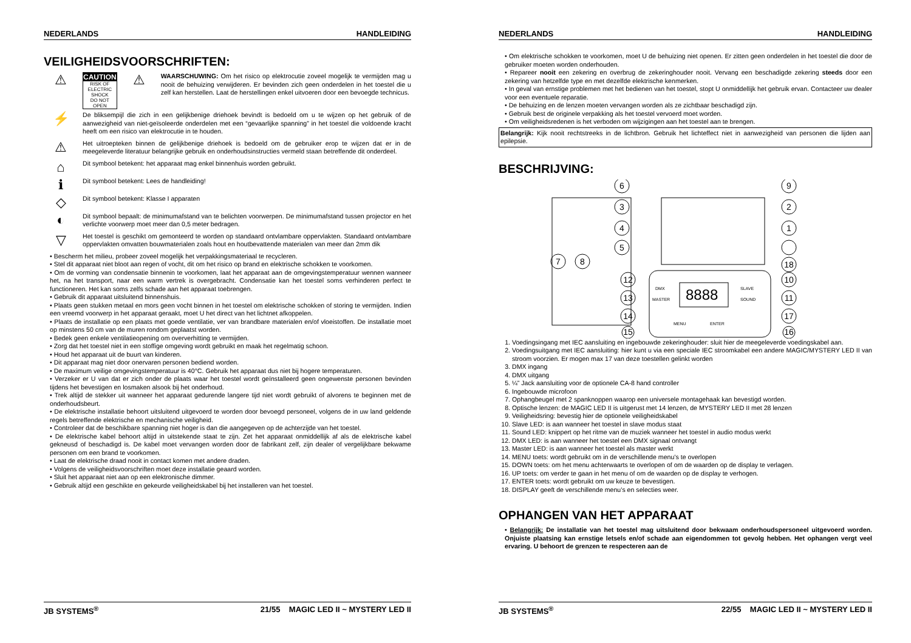NEDERLANDS HANDLEIDING
VEILIGHEIDSVOORSCHRIFTEN:
⚠
CAUTION
RISK OF ELECTRIC SHOCK
DO NOT OPEN
⚠
WAARSCHUWING: Om het risico op elektrocutie zoveel mogelijk te vermijden mag u nooit de behuizing verwijderen. Er bevinden zich geen onderdelen in het toestel die u zelf kan herstellen. Laat de herstellingen enkel uitvoeren door een bevoegde technicus.
⚡
De bliksempijl die zich in een gelijkbenige driehoek bevindt is bedoeld om u te wijzen op het gebruik of de aanwezigheid van niet-geïsoleerde onderdelen met een “gevaarlijke spanning” in het toestel die voldoende kracht heeft om een risico van elektrocutie in te houden.
⚠
Het uitroepteken binnen de gelijkbenige driehoek is bedoeld om de gebruiker erop te wijzen dat er in de meegeleverde literatuur belangrijke gebruik en onderhoudsinstructies vermeld staan betreffende dit onderdeel.
⌂
Dit symbool betekent: het apparaat mag enkel binnenhuis worden gebruikt.
ℹ
Dit symbool betekent: Lees de handleiding!
◇
Dit symbool betekent: Klasse I apparaten
◐
Dit symbool bepaalt: de minimumafstand van te belichten voorwerpen. De minimumafstand tussen projector en het verlichte voorwerp moet meer dan 0,5 meter bedragen.
▽
Het toestel is geschikt om gemonteerd te worden op standaard ontvlambare oppervlakten. Standaard ontvlambare oppervlakten omvatten bouwmaterialen zoals hout en houtbevattende materialen van meer dan 2mm dik
• Bescherm het milieu, probeer zoveel mogelijk het verpakkingsmateriaal te recycleren.
• Stel dit apparaat niet bloot aan regen of vocht, dit om het risico op brand en elektrische schokken te voorkomen.
• Om de vorming van condensatie binnenin te voorkomen, laat het apparaat aan de omgevingstemperatuur wennen wanneer het, na het transport, naar een warm vertrek is overgebracht. Condensatie kan het toestel soms verhinderen perfect te functioneren. Het kan soms zelfs schade aan het apparaat toebrengen.
• Gebruik dit apparaat uitsluitend binnenshuis.
• Plaats geen stukken metaal en mors geen vocht binnen in het toestel om elektrische schokken of storing te vermijden. Indien een vreemd voorwerp in het apparaat geraakt, moet U het direct van het lichtnet afkoppelen.
• Plaats de installatie op een plaats met goede ventilatie, ver van brandbare materialen en/of vloeistoffen. De installatie moet op minstens 50 cm van de muren rondom geplaatst worden.
• Bedek geen enkele ventilatieopening om oververhitting te vermijden.
• Zorg dat het toestel niet in een stoffige omgeving wordt gebruikt en maak het regelmatig schoon.
• Houd het apparaat uit de buurt van kinderen.
• Dit apparaat mag niet door onervaren personen bediend worden.
• De maximum veilige omgevingstemperatuur is 40°C. Gebruik het apparaat dus niet bij hogere temperaturen.
• Verzeker er U van dat er zich onder de plaats waar het toestel wordt geïnstalleerd geen ongewenste personen bevinden tijdens het bevestigen en losmaken alsook bij het onderhoud.
• Trek altijd de stekker uit wanneer het apparaat gedurende langere tijd niet wordt gebruikt of alvorens te beginnen met de onderhoudsbeurt.
• De elektrische installatie behoort uitsluitend uitgevoerd te worden door bevoegd personeel, volgens de in uw land geldende regels betreffende elektrische en mechanische veiligheid.
• Controleer dat de beschikbare spanning niet hoger is dan die aangegeven op de achterzijde van het toestel.
• De elektrische kabel behoort altijd in uitstekende staat te zijn. Zet het apparaat onmiddellijk af als de elektrische kabel gekneusd of beschadigd is. De kabel moet vervangen worden door de fabrikant zelf, zijn dealer of vergelijkbare bekwame personen om een brand te voorkomen.
• Laat de elektrische draad nooit in contact komen met andere draden.
• Volgens de veiligheidsvoorschriften moet deze installatie geaard worden.
• Sluit het apparaat niet aan op een elektronische dimmer.
• Gebruik altijd een geschikte en gekeurde veiligheidskabel bij het installeren van het toestel.
JB SYSTEMS<sup>®</sup> 21/55 MAGIC LED II ~ MYSTERY LED II
NEDERLANDS HANDLEIDING
• Om elektrische schokken te voorkomen, moet U de behuizing niet openen. Er zitten geen onderdelen in het toestel die door de gebruiker moeten worden onderhouden.
• Repareer nooit een zekering en overbrug de zekeringhouder nooit. Vervang een beschadigde zekering steeds door een zekering van hetzelfde type en met dezelfde elektrische kenmerken.
• In geval van ernstige problemen met het bedienen van het toestel, stopt U onmiddellijk het gebruik ervan. Contacteer uw dealer voor een eventuele reparatie.
• De behuizing en de lenzen moeten vervangen worden als ze zichtbaar beschadigd zijn.
• Gebruik best de originele verpakking als het toestel vervoerd moet worden.
• Om veiligheidsredenen is het verboden om wijzigingen aan het toestel aan te brengen.
Belangrijk: Kijk nooit rechtstreeks in de lichtbron. Gebruik het lichteffect niet in aanwezigheid van personen die lijden aan epilepsie.
BESCHRIJVING:
8888
6
9
3
2
4
1
5
18
7
8
12
10
13
11
14
17
15
16
DMX
MASTER
SLAVE
SOUND
MENU
ENTER
1. Voedingsingang met IEC aansluiting en ingebouwde zekeringhouder: sluit hier de meegeleverde voedingskabel aan.
2. Voedingsuitgang met IEC aansluiting: hier kunt u via een speciale IEC stroomkabel een andere MAGIC/MYSTERY LED II van stroom voorzien. Er mogen max 17 van deze toestellen gelinkt worden
3. DMX ingang
4. DMX uitgang
5. ¼” Jack aansluiting voor de optionele CA-8 hand controller
6. Ingebouwde microfoon
7. Ophangbeugel met 2 spanknoppen waarop een universele montagehaak kan bevestigd worden.
8. Optische lenzen: de MAGIC LED II is uitgerust met 14 lenzen, de MYSTERY LED II met 28 lenzen
9. Veiligheidsring: bevestig hier de optionele veiligheidskabel
10. Slave LED: is aan wanneer het toestel in slave modus staat
11. Sound LED: knippert op het ritme van de muziek wanneer het toestel in audio modus werkt
12. DMX LED: is aan wanneer het toestel een DMX signaal ontvangt
13. Master LED: is aan wanneer het toestel als master werkt
14. MENU toets: wordt gebruikt om in de verschillende menu’s te overlopen
15. DOWN toets: om het menu achterwaarts te overlopen of om de waarden op de display te verlagen.
16. UP toets: om verder te gaan in het menu of om de waarden op de display te verhogen.
17. ENTER toets: wordt gebruikt om uw keuze te bevestigen.
18. DISPLAY geeft de verschillende menu’s en selecties weer.
OPHANGEN VAN HET APPARAAT
• Belangrijk: De installatie van het toestel mag uitsluitend door bekwaam onderhoudspersoneel uitgevoerd worden. Onjuiste plaatsing kan ernstige letsels en/of schade aan eigendommen tot gevolg hebben. Het ophangen vergt veel ervaring. U behoort de grenzen te respecteren aan de
JB SYSTEMS<sup>®</sup> 22/55 MAGIC LED II ~ MYSTERY LED II